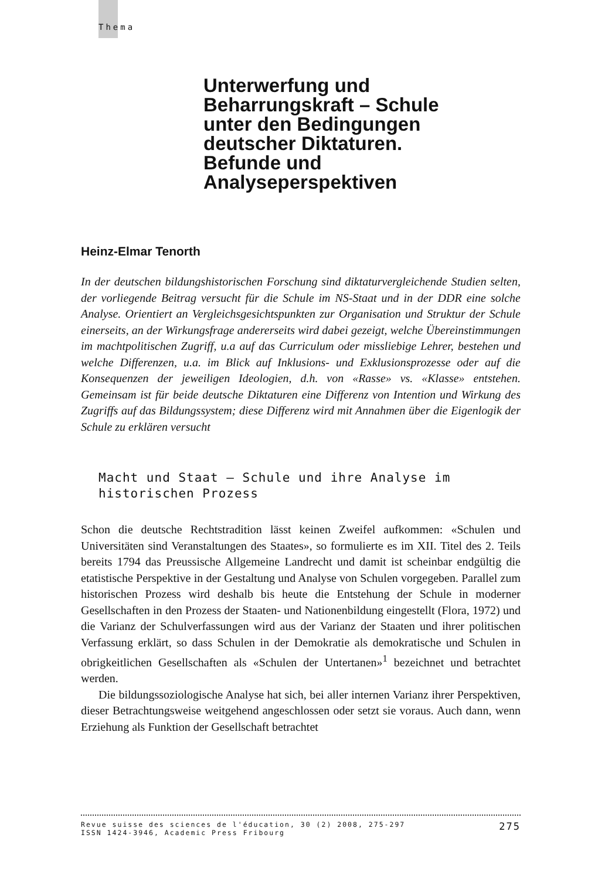Thema
Unterwerfung und Beharrungskraft – Schule unter den Bedingungen deutscher Diktaturen. Befunde und Analyseperspektiven
Heinz-Elmar Tenorth
In der deutschen bildungshistorischen Forschung sind diktaturvergleichende Studien selten, der vorliegende Beitrag versucht für die Schule im NS-Staat und in der DDR eine solche Analyse. Orientiert an Vergleichsgesichtspunkten zur Organisation und Struktur der Schule einerseits, an der Wirkungsfrage andererseits wird dabei gezeigt, welche Übereinstimmungen im machtpolitischen Zugriff, u.a auf das Curriculum oder missliebige Lehrer, bestehen und welche Differenzen, u.a. im Blick auf Inklusions- und Exklusionsprozesse oder auf die Konsequenzen der jeweiligen Ideologien, d.h. von «Rasse» vs. «Klasse» entstehen. Gemeinsam ist für beide deutsche Diktaturen eine Differenz von Intention und Wirkung des Zugriffs auf das Bildungssystem; diese Differenz wird mit Annahmen über die Eigenlogik der Schule zu erklären versucht
Macht und Staat — Schule und ihre Analyse im
historischen Prozess
Schon die deutsche Rechtstradition lässt keinen Zweifel aufkommen: «Schulen und Universitäten sind Veranstaltungen des Staates», so formulierte es im XII. Titel des 2. Teils bereits 1794 das Preussische Allgemeine Landrecht und damit ist scheinbar endgültig die etatistische Perspektive in der Gestaltung und Analyse von Schulen vorgegeben. Parallel zum historischen Prozess wird deshalb bis heute die Entstehung der Schule in moderner Gesellschaften in den Prozess der Staaten- und Nationenbildung eingestellt (Flora, 1972) und die Varianz der Schulverfassungen wird aus der Varianz der Staaten und ihrer politischen Verfassung erklärt, so dass Schulen in der Demokratie als demokratische und Schulen in obrigkeitlichen Gesellschaften als «Schulen der Untertanen»<sup>1</sup> bezeichnet und betrachtet werden.
Die bildungssoziologische Analyse hat sich, bei aller internen Varianz ihrer Perspektiven, dieser Betrachtungsweise weitgehend angeschlossen oder setzt sie voraus. Auch dann, wenn Erziehung als Funktion der Gesellschaft betrachtet
Revue suisse des sciences de l'éducation, 30 (2) 2008, 275-297
ISSN 1424-3946, Academic Press Fribourg
275